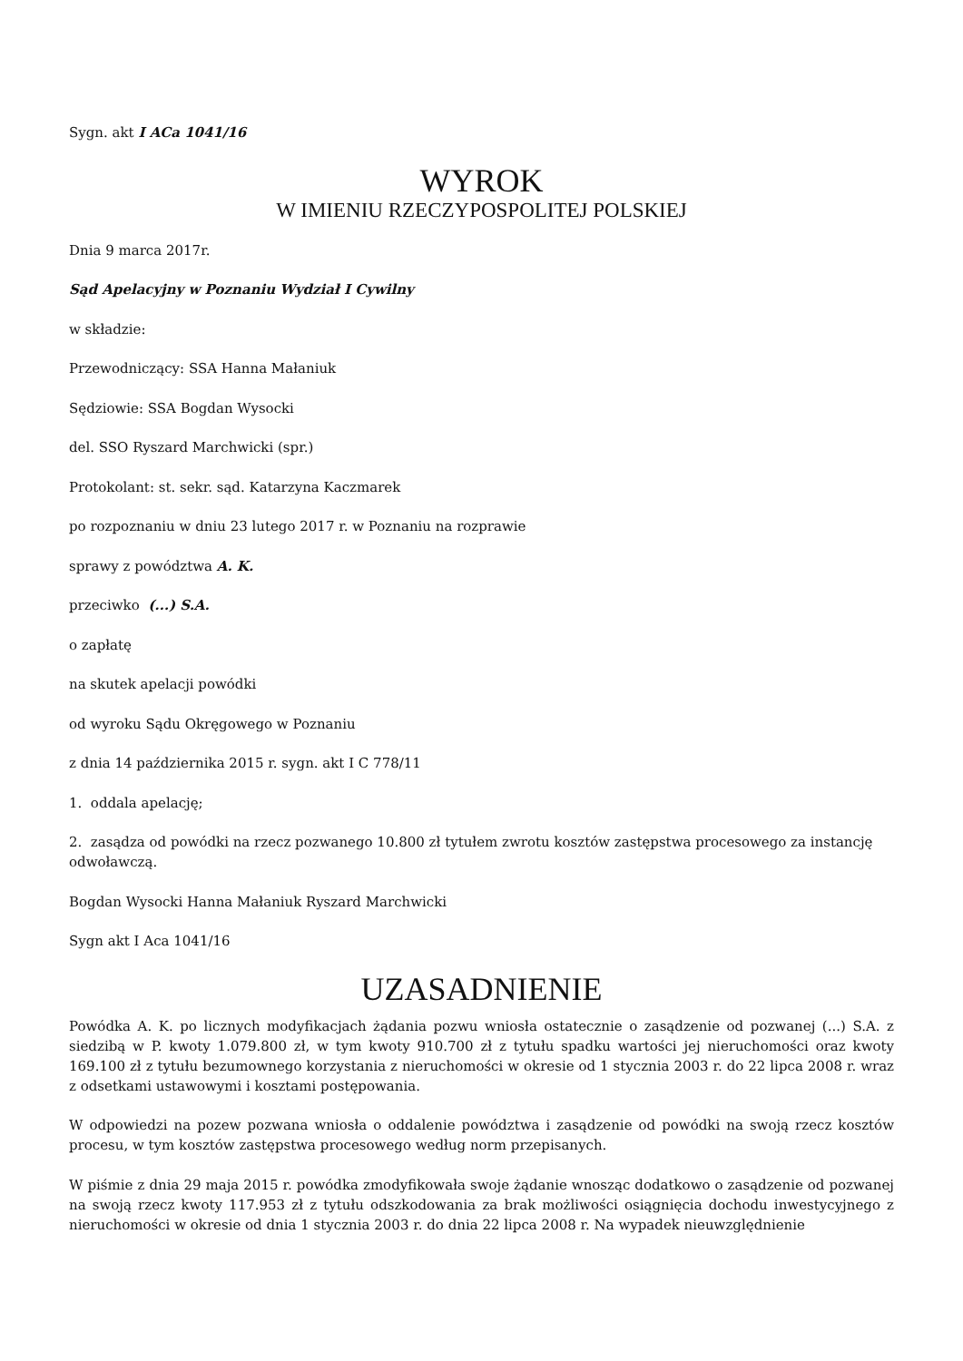Sygn. akt I ACa 1041/16
WYROK
W IMIENIU RZECZYPOSPOLITEJ POLSKIEJ
Dnia 9 marca 2017r.
Sąd Apelacyjny w Poznaniu Wydział I Cywilny
w składzie:
Przewodniczący: SSA Hanna Małaniuk
Sędziowie: SSA Bogdan Wysocki
del. SSO Ryszard Marchwicki (spr.)
Protokolant: st. sekr. sąd. Katarzyna Kaczmarek
po rozpoznaniu w dniu 23 lutego 2017 r. w Poznaniu na rozprawie
sprawy z powództwa A. K.
przeciwko (...) S.A.
o zapłatę
na skutek apelacji powódki
od wyroku Sądu Okręgowego w Poznaniu
z dnia 14 października 2015 r. sygn. akt I C 778/11
1. oddala apelację;
2. zasądza od powódki na rzecz pozwanego 10.800 zł tytułem zwrotu kosztów zastępstwa procesowego za instancję odwoławczą.
Bogdan Wysocki Hanna Małaniuk Ryszard Marchwicki
Sygn akt I Aca 1041/16
UZASADNIENIE
Powódka A. K. po licznych modyfikacjach żądania pozwu wniosła ostatecznie o zasądzenie od pozwanej (...) S.A. z siedzibą w P. kwoty 1.079.800 zł, w tym kwoty 910.700 zł z tytułu spadku wartości jej nieruchomości oraz kwoty 169.100 zł z tytułu bezumownego korzystania z nieruchomości w okresie od 1 stycznia 2003 r. do 22 lipca 2008 r. wraz z odsetkami ustawowymi i kosztami postępowania.
W odpowiedzi na pozew pozwana wniosła o oddalenie powództwa i zasądzenie od powódki na swoją rzecz kosztów procesu, w tym kosztów zastępstwa procesowego według norm przepisanych.
W piśmie z dnia 29 maja 2015 r. powódka zmodyfikowała swoje żądanie wnosząc dodatkowo o zasądzenie od pozwanej na swoją rzecz kwoty 117.953 zł z tytułu odszkodowania za brak możliwości osiągnięcia dochodu inwestycyjnego z nieruchomości w okresie od dnia 1 stycznia 2003 r. do dnia 22 lipca 2008 r. Na wypadek nieuwzględnienie